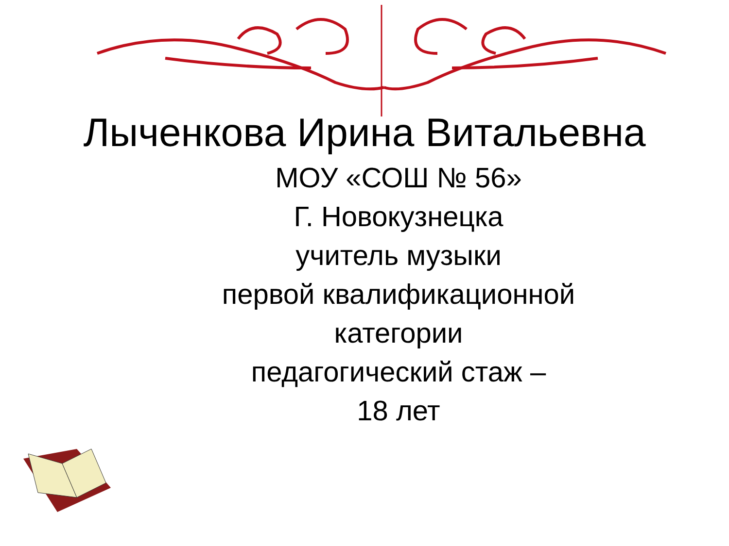Лыченкова Ирина Витальевна
МОУ «СОШ № 56»
Г. Новокузнецка
учитель музыки
первой квалификационной категории
педагогический стаж –
18 лет